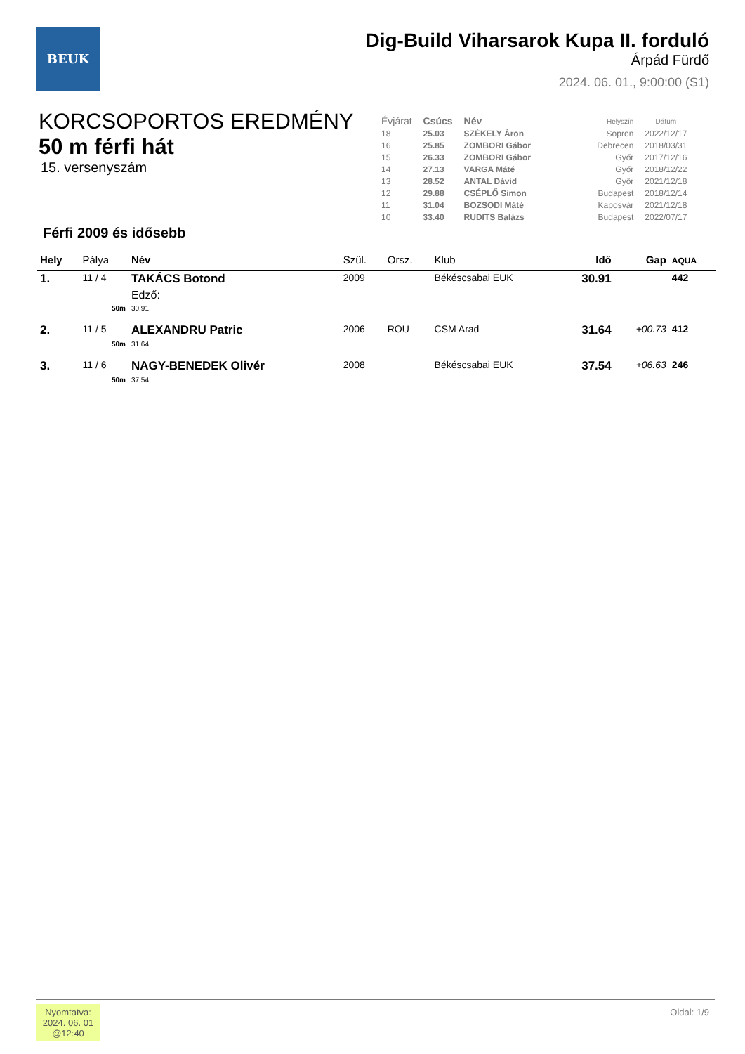BEUK
Dig-Build Viharsarok Kupa II. forduló
Árpád Fürdő
2024. 06. 01., 9:00:00 (S1)
KORCSOPORTOS EREDMÉNY
50 m férfi hát
15. versenyszám
| Évjárat | Csúcs | Név | Helyszín | Dátum |
| --- | --- | --- | --- | --- |
| 18 | 25.03 | SZÉKELY Áron | Sopron | 2022/12/17 |
| 16 | 25.85 | ZOMBORI Gábor | Debrecen | 2018/03/31 |
| 15 | 26.33 | ZOMBORI Gábor | Győr | 2017/12/16 |
| 14 | 27.13 | VARGA Máté | Győr | 2018/12/22 |
| 13 | 28.52 | ANTAL Dávid | Győr | 2021/12/18 |
| 12 | 29.88 | CSÉPLŐ Simon | Budapest | 2018/12/14 |
| 11 | 31.04 | BOZSODI Máté | Kaposvár | 2021/12/18 |
| 10 | 33.40 | RUDITS Balázs | Budapest | 2022/07/17 |
Férfi 2009 és idősebb
| Hely | Pálya | Név | Szül. | Orsz. | Klub | Idő | Gap | AQUA |
| --- | --- | --- | --- | --- | --- | --- | --- | --- |
| 1. | 11 / 4 | TAKÁCS Botond | 2009 | | Békéscsabai EUK | 30.91 | | 442 |
| | | Edző: | | | | | | |
| | 50m | 30.91 | | | | | | |
| 2. | 11 / 5 | ALEXANDRU Patric | 2006 | ROU | CSM Arad | 31.64 | +00.73 | 412 |
| | 50m | 31.64 | | | | | | |
| 3. | 11 / 6 | NAGY-BENEDEK Olivér | 2008 | | Békéscsabai EUK | 37.54 | +06.63 | 246 |
| | 50m | 37.54 | | | | | | |
Nyomtatva:
2024. 06. 01
@12:40
Oldal: 1/9